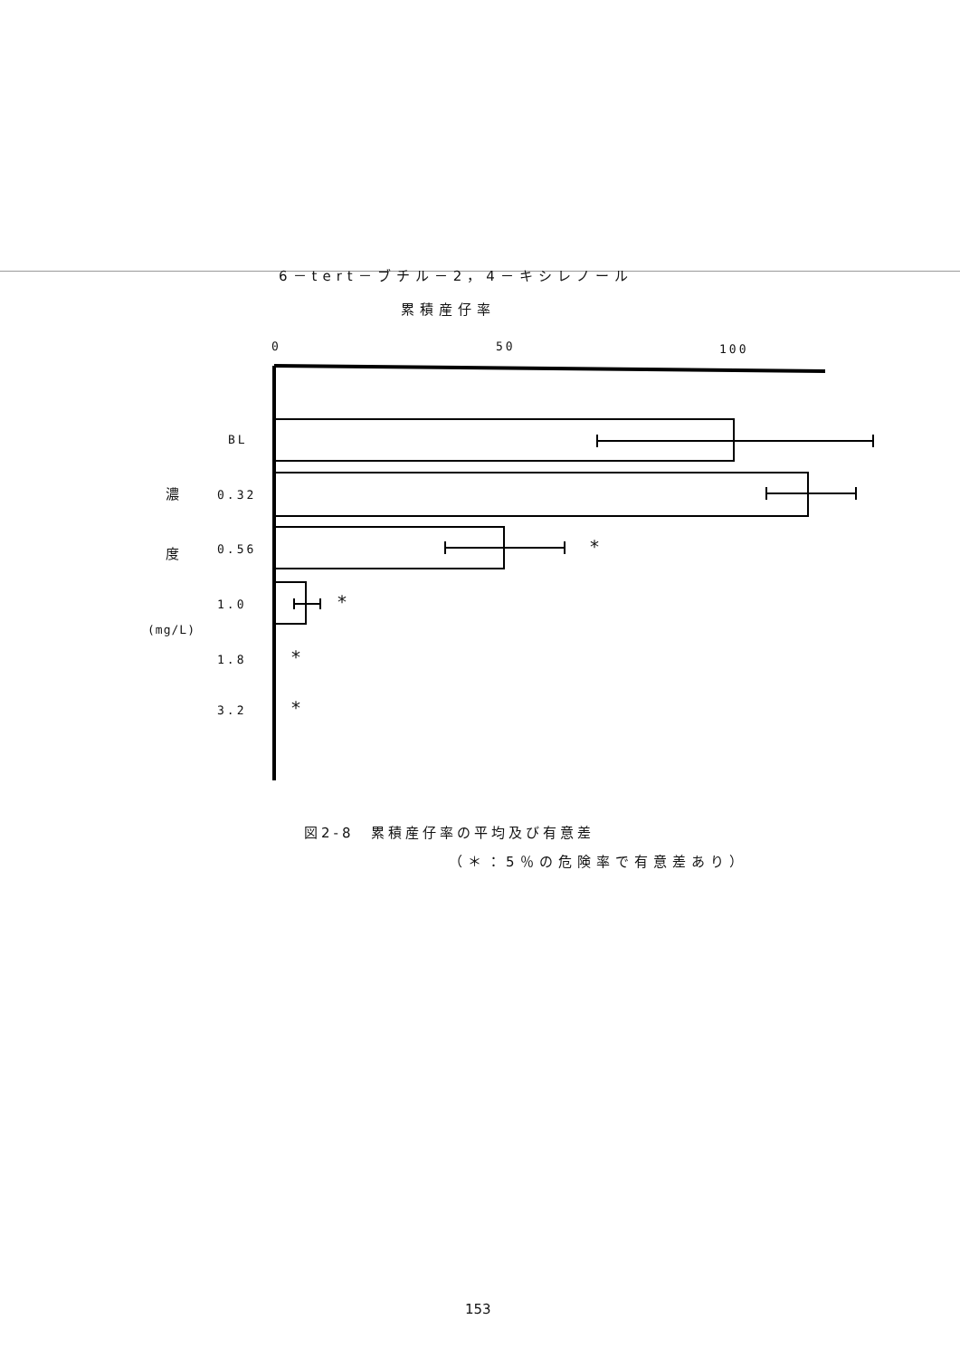6－tert－ブチル－2，4－キシレノール
累積産仔率
0 50 100
BL
濃 0.32
度 0.56 *
1.0 *
(mg/L)
1.8 *
3.2 *
図2-8　累積産仔率の平均及び有意差
（＊：5％の危険率で有意差あり）
153